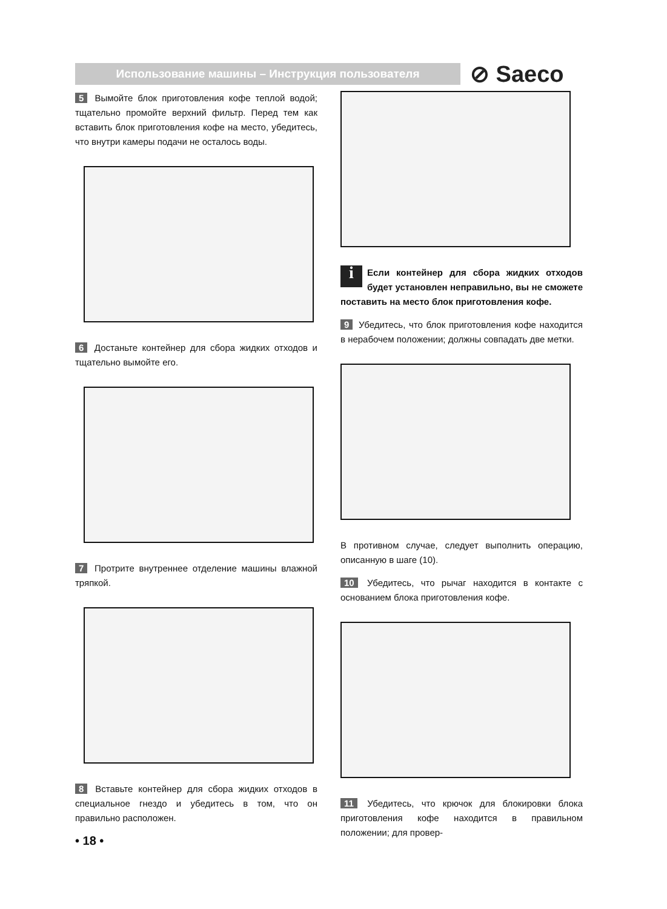Использование машины – Инструкция пользователя ⊘ Saeco
5 Вымойте блок приготовления кофе теплой водой; тщательно промойте верхний фильтр. Перед тем как вставить блок приготовления кофе на место, убедитесь, что внутри камеры подачи не осталось воды.
6 Достаньте контейнер для сбора жидких отходов и тщательно вымойте его.
7 Протрите внутреннее отделение машины влажной тряпкой.
8 Вставьте контейнер для сбора жидких отходов в специальное гнездо и убедитесь в том, что он правильно расположен.
i Если контейнер для сбора жидких отходов будет установлен неправильно, вы не сможете поставить на место блок приготовления кофе.
9 Убедитесь, что блок приготовления кофе находится в нерабочем положении; должны совпадать две метки.
В противном случае, следует выполнить операцию, описанную в шаге (10).
10 Убедитесь, что рычаг находится в контакте с основанием блока приготовления кофе.
11 Убедитесь, что крючок для блокировки блока приготовления кофе находится в правильном положении; для провер-
• 18 •